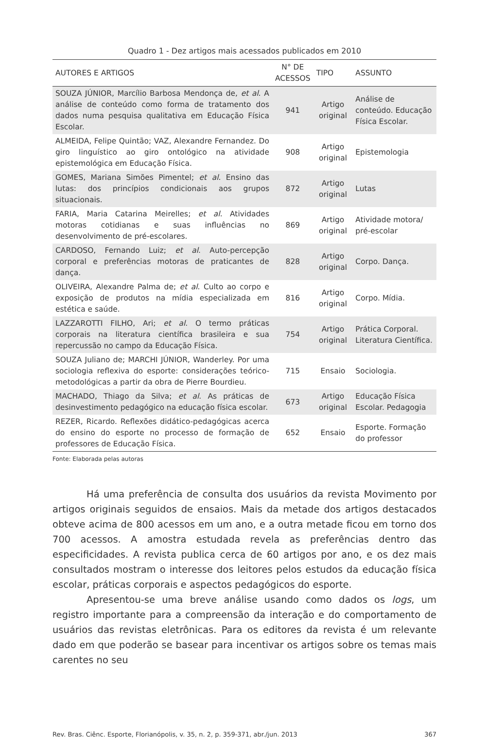Quadro 1 - Dez artigos mais acessados publicados em 2010
| AUTORES E ARTIGOS | N° DE ACESSOS | TIPO | ASSUNTO |
| --- | --- | --- | --- |
| SOUZA JÚNIOR, Marcílio Barbosa Mendonça de, et al . A análise de conteúdo como forma de tratamento dos dados numa pesquisa qualitativa em Educação Física Escolar. | 941 | Artigo original | Análise de conteúdo. Educação Física Escolar. |
| ALMEIDA, Felipe Quintão; VAZ, Alexandre Fernandez. Do giro linguístico ao giro ontológico na atividade epistemológica em Educação Física. | 908 | Artigo original | Epistemologia |
| GOMES, Mariana Simões Pimentel; et al . Ensino das lutas: dos princípios condicionais aos grupos situacionais. | 872 | Artigo original | Lutas |
| FARIA, Maria Catarina Meirelles; et al . Atividades motoras cotidianas e suas influências no desenvolvimento de pré-escolares. | 869 | Artigo original | Atividade motora/ pré-escolar |
| CARDOSO, Fernando Luiz; et al . Auto-percepção corporal e preferências motoras de praticantes de dança. | 828 | Artigo original | Corpo. Dança. |
| OLIVEIRA, Alexandre Palma de; et al . Culto ao corpo e exposição de produtos na mídia especializada em estética e saúde. | 816 | Artigo original | Corpo. Mídia. |
| LAZZAROTTI FILHO, Ari; et al . O termo práticas corporais na literatura científica brasileira e sua repercussão no campo da Educação Física. | 754 | Artigo original | Prática Corporal. Literatura Científica. |
| SOUZA Juliano de; MARCHI JÚNIOR, Wanderley. Por uma sociologia reflexiva do esporte: considerações teórico-metodológicas a partir da obra de Pierre Bourdieu. | 715 | Ensaio | Sociologia. |
| MACHADO, Thiago da Silva; et al . As práticas de desinvestimento pedagógico na educação física escolar. | 673 | Artigo original | Educação Física Escolar. Pedagogia |
| REZER, Ricardo. Reflexões didático-pedagógicas acerca do ensino do esporte no processo de formação de professores de Educação Física. | 652 | Ensaio | Esporte. Formação do professor |
Fonte: Elaborada pelas autoras
Há uma preferência de consulta dos usuários da revista Movimento por artigos originais seguidos de ensaios. Mais da metade dos artigos destacados obteve acima de 800 acessos em um ano, e a outra metade ficou em torno dos 700 acessos. A amostra estudada revela as preferências dentro das especificidades. A revista publica cerca de 60 artigos por ano, e os dez mais consultados mostram o interesse dos leitores pelos estudos da educação física escolar, práticas corporais e aspectos pedagógicos do esporte.
Apresentou-se uma breve análise usando como dados os logs, um registro importante para a compreensão da interação e do comportamento de usuários das revistas eletrônicas. Para os editores da revista é um relevante dado em que poderão se basear para incentivar os artigos sobre os temas mais carentes no seu
Rev. Bras. Ciênc. Esporte, Florianópolis, v. 35, n. 2, p. 359-371, abr./jun. 2013 367